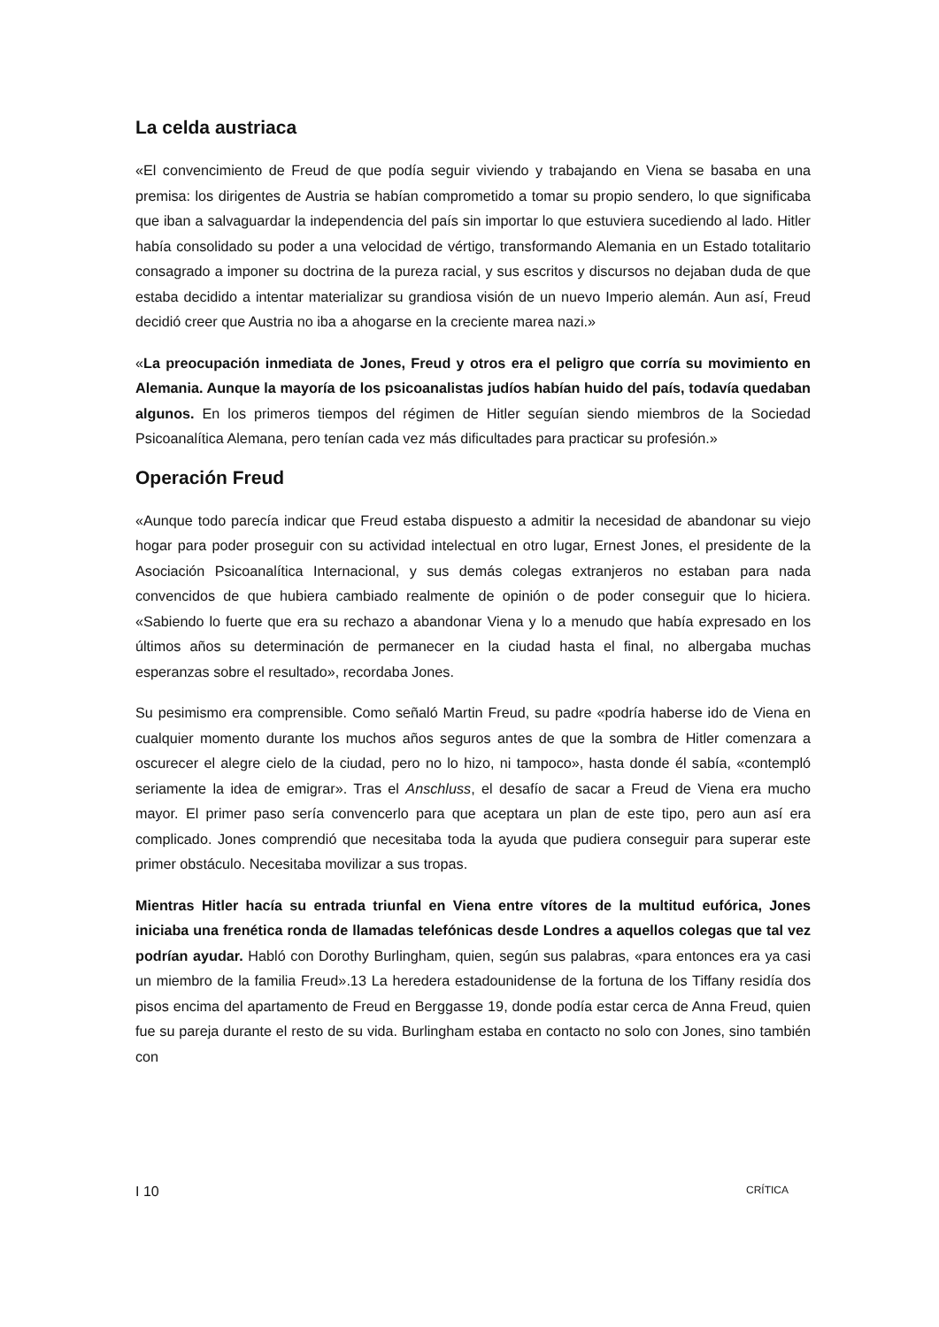La celda austriaca
«El convencimiento de Freud de que podía seguir viviendo y trabajando en Viena se basaba en una premisa: los dirigentes de Austria se habían comprometido a tomar su propio sendero, lo que significaba que iban a salvaguardar la independencia del país sin importar lo que estuviera sucediendo al lado. Hitler había consolidado su poder a una velocidad de vértigo, transformando Alemania en un Estado totalitario consagrado a imponer su doctrina de la pureza racial, y sus escritos y discursos no dejaban duda de que estaba decidido a intentar materializar su grandiosa visión de un nuevo Imperio alemán. Aun así, Freud decidió creer que Austria no iba a ahogarse en la creciente marea nazi.»
«La preocupación inmediata de Jones, Freud y otros era el peligro que corría su movimiento en Alemania. Aunque la mayoría de los psicoanalistas judíos habían huido del país, todavía quedaban algunos. En los primeros tiempos del régimen de Hitler seguían siendo miembros de la Sociedad Psicoanalítica Alemana, pero tenían cada vez más dificultades para practicar su profesión.»
Operación Freud
«Aunque todo parecía indicar que Freud estaba dispuesto a admitir la necesidad de abandonar su viejo hogar para poder proseguir con su actividad intelectual en otro lugar, Ernest Jones, el presidente de la Asociación Psicoanalítica Internacional, y sus demás colegas extranjeros no estaban para nada convencidos de que hubiera cambiado realmente de opinión o de poder conseguir que lo hiciera. «Sabiendo lo fuerte que era su rechazo a abandonar Viena y lo a menudo que había expresado en los últimos años su determinación de permanecer en la ciudad hasta el final, no albergaba muchas esperanzas sobre el resultado», recordaba Jones.
Su pesimismo era comprensible. Como señaló Martin Freud, su padre «podría haberse ido de Viena en cualquier momento durante los muchos años seguros antes de que la sombra de Hitler comenzara a oscurecer el alegre cielo de la ciudad, pero no lo hizo, ni tampoco», hasta donde él sabía, «contempló seriamente la idea de emigrar». Tras el Anschluss, el desafío de sacar a Freud de Viena era mucho mayor. El primer paso sería convencerlo para que aceptara un plan de este tipo, pero aun así era complicado. Jones comprendió que necesitaba toda la ayuda que pudiera conseguir para superar este primer obstáculo. Necesitaba movilizar a sus tropas.
Mientras Hitler hacía su entrada triunfal en Viena entre vítores de la multitud eufórica, Jones iniciaba una frenética ronda de llamadas telefónicas desde Londres a aquellos colegas que tal vez podrían ayudar. Habló con Dorothy Burlingham, quien, según sus palabras, «para entonces era ya casi un miembro de la familia Freud».13 La heredera estadounidense de la fortuna de los Tiffany residía dos pisos encima del apartamento de Freud en Berggasse 19, donde podía estar cerca de Anna Freud, quien fue su pareja durante el resto de su vida. Burlingham estaba en contacto no solo con Jones, sino también con
I 10 CRÍTICA